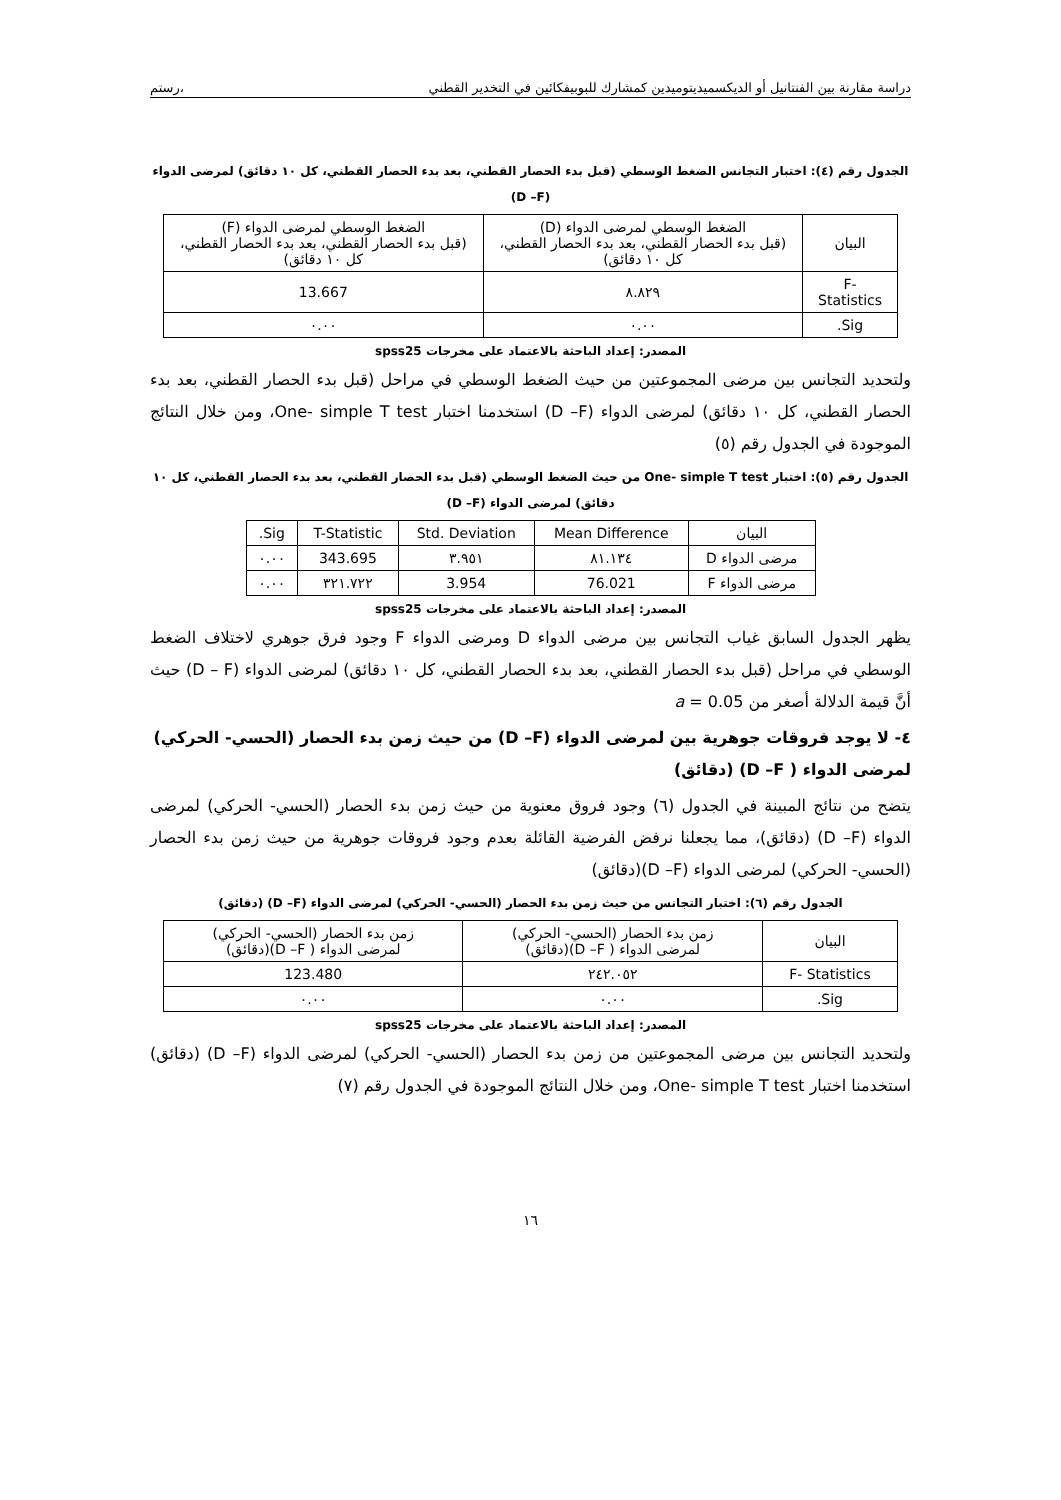دراسة مقارنة بين الفنتانيل أو الديكسميديتوميدين كمشارك للبوبيفكائين في التخدير القطني ،رستم
الجدول رقم (٤): اختبار التجانس الضغط الوسطي (قبل بدء الحصار القطني، بعد بدء الحصار القطني، كل ١٠ دقائق) لمرضى الدواء (D –F)
| البيان | الضغط الوسطي لمرضى الدواء (D) (قبل بدء الحصار القطني، بعد بدء الحصار القطني، كل ١٠ دقائق) | الضغط الوسطي لمرضى الدواء (F) (قبل بدء الحصار القطني، بعد بدء الحصار القطني، كل ١٠ دقائق) |
| --- | --- | --- |
| F- Statistics | ٨.٨٢٩ | 13.667 |
| Sig. | ٠.٠٠ | ٠.٠٠ |
المصدر: إعداد الباحثة بالاعتماد على مخرجات spss25
ولتحديد التجانس بين مرضى المجموعتين من حيث الضغط الوسطي في مراحل (قبل بدء الحصار القطني، بعد بدء الحصار القطني، كل ١٠ دقائق) لمرضى الدواء (D –F) استخدمنا اختبار One- simple T test، ومن خلال النتائج الموجودة في الجدول رقم (٥)
الجدول رقم (٥): اختبار One- simple T test من حيث الضغط الوسطي (قبل بدء الحصار القطني، بعد بدء الحصار القطني، كل ١٠ دقائق) لمرضى الدواء (D –F)
| البيان | Mean Difference | Std. Deviation | T-Statistic | Sig. |
| --- | --- | --- | --- | --- |
| مرضى الدواء D | ٨١.١٣٤ | ٣.٩٥١ | 343.695 | ٠.٠٠ |
| مرضى الدواء F | 76.021 | 3.954 | ٣٢١.٧٢٢ | ٠.٠٠ |
المصدر: إعداد الباحثة بالاعتماد على مخرجات spss25
يظهر الجدول السابق غياب التجانس بين مرضى الدواء D ومرضى الدواء F وجود فرق جوهري لاختلاف الضغط الوسطي في مراحل (قبل بدء الحصار القطني، بعد بدء الحصار القطني، كل ١٠ دقائق) لمرضى الدواء (D – F) حيث أنَّ قيمة الدلالة أصغر من a = 0.05
٤- لا يوجد فروقات جوهرية بين لمرضى الدواء (D –F) من حيث زمن بدء الحصار (الحسي- الحركي) لمرضى الدواء ( D –F) (دقائق)
يتضح من نتائج المبينة في الجدول (٦) وجود فروق معنوية من حيث زمن بدء الحصار (الحسي- الحركي) لمرضى الدواء (D –F) (دقائق)، مما يجعلنا نرفض الفرضية القائلة بعدم وجود فروقات جوهرية من حيث زمن بدء الحصار (الحسي- الحركي) لمرضى الدواء (D –F)(دقائق)
الجدول رقم (٦): اختبار التجانس من حيث زمن بدء الحصار (الحسي- الحركي) لمرضى الدواء (D –F) (دقائق)
| البيان | زمن بدء الحصار (الحسي- الحركي) لمرضى الدواء ( D –F)(دقائق) | زمن بدء الحصار (الحسي- الحركي) لمرضى الدواء ( D –F)(دقائق) |
| --- | --- | --- |
| F- Statistics | ٢٤٢.٠٥٢ | 123.480 |
| Sig. | ٠.٠٠ | ٠.٠٠ |
المصدر: إعداد الباحثة بالاعتماد على مخرجات spss25
ولتحديد التجانس بين مرضى المجموعتين من زمن بدء الحصار (الحسي- الحركي) لمرضى الدواء (D –F) (دقائق) استخدمنا اختبار One- simple T test، ومن خلال النتائج الموجودة في الجدول رقم (٧)
١٦